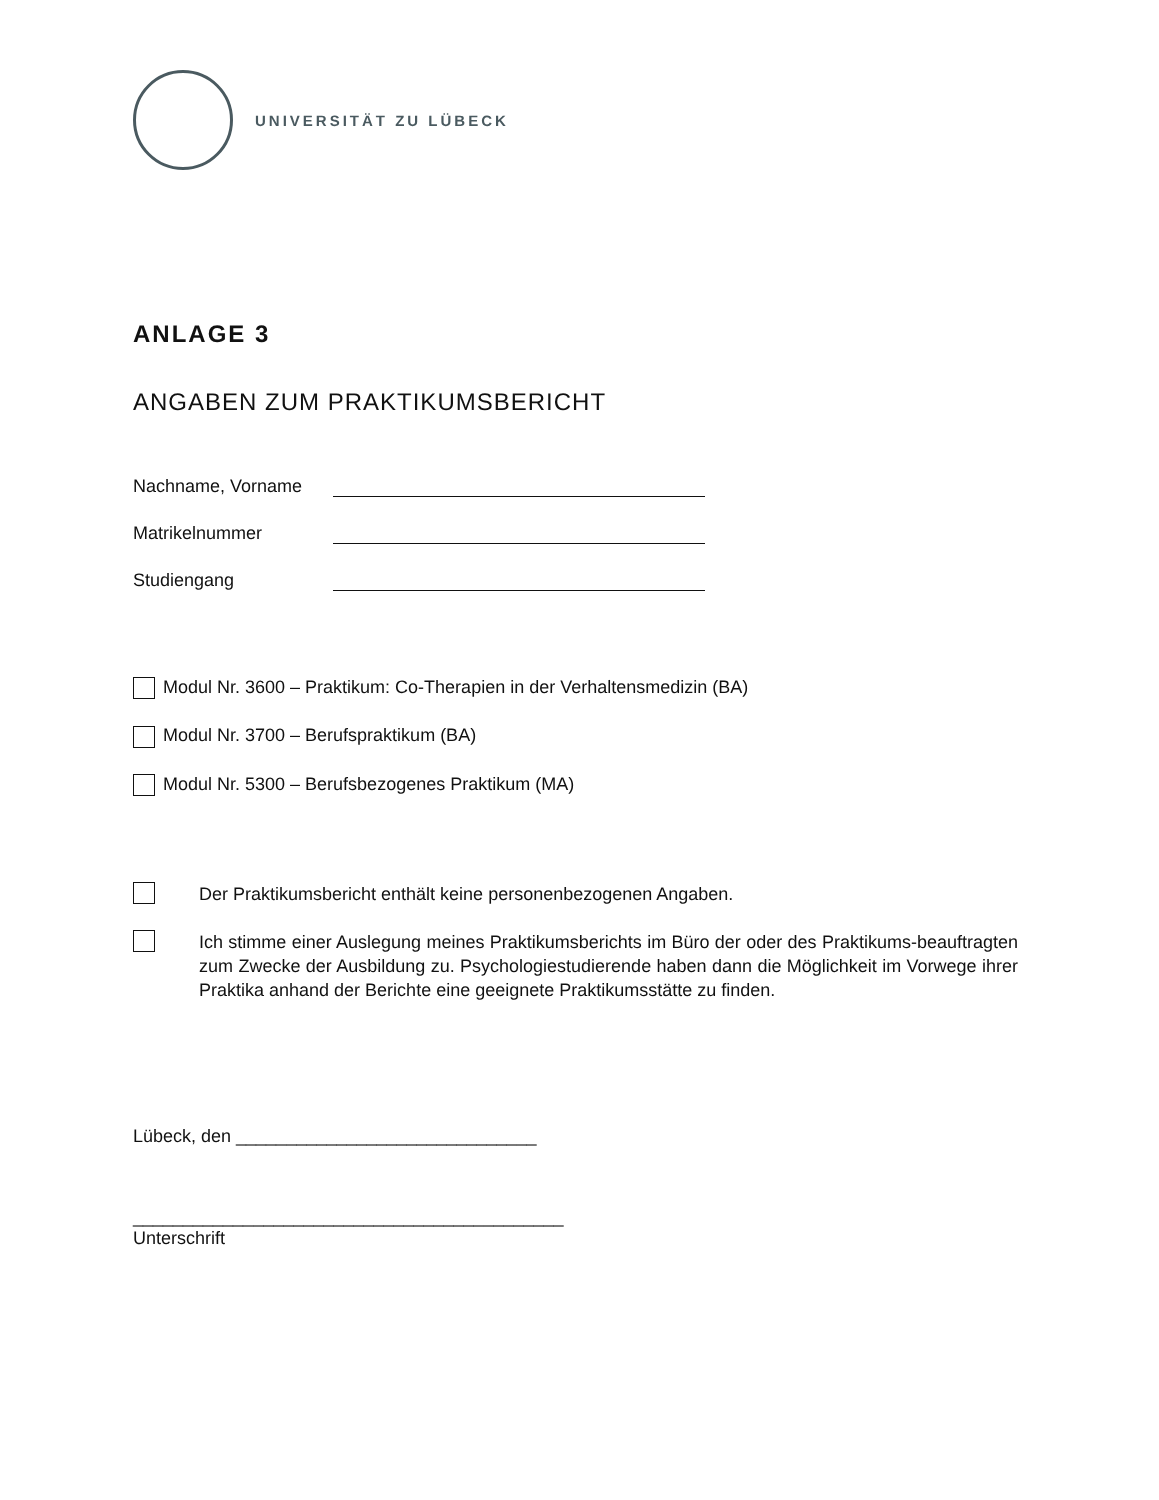UNIVERSITÄT ZU LÜBECK
ANLAGE 3
ANGABEN ZUM PRAKTIKUMSBERICHT
Nachname, Vorname
Matrikelnummer
Studiengang
Modul Nr. 3600 – Praktikum: Co-Therapien in der Verhaltensmedizin (BA)
Modul Nr. 3700 – Berufspraktikum (BA)
Modul Nr. 5300 – Berufsbezogenes Praktikum (MA)
Der Praktikumsbericht enthält keine personenbezogenen Angaben.
Ich stimme einer Auslegung meines Praktikumsberichts im Büro der oder des Praktikums-beauftragten zum Zwecke der Ausbildung zu. Psychologiestudierende haben dann die Möglichkeit im Vorwege ihrer Praktika anhand der Berichte eine geeignete Praktikumsstätte zu finden.
Lübeck, den ______________________________
___________________________________________
Unterschrift